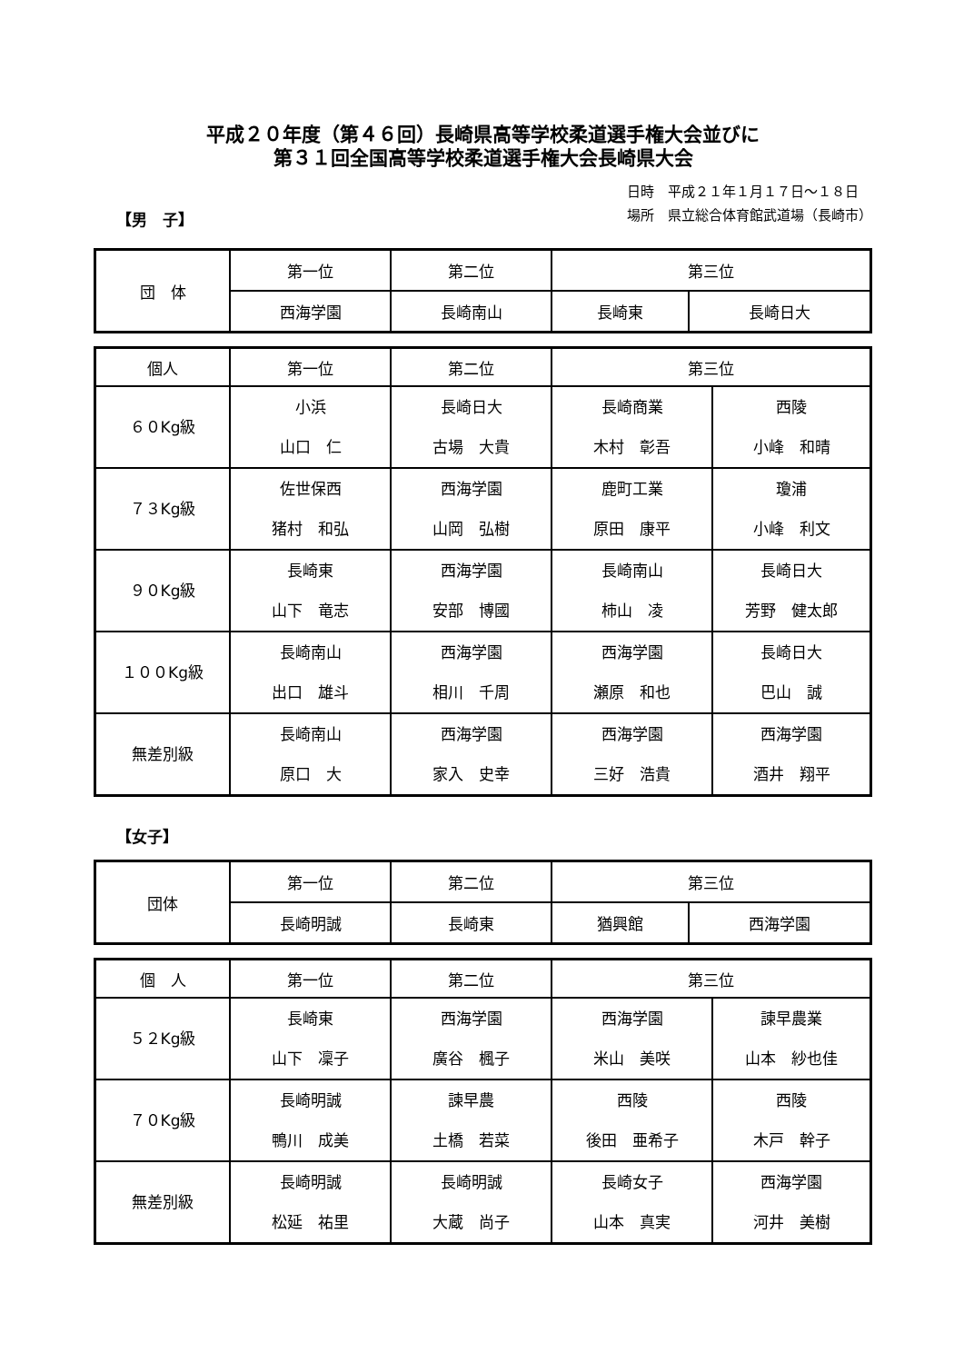平成２０年度（第４６回）長崎県高等学校柔道選手権大会並びに
第３１回全国高等学校柔道選手権大会長崎県大会
【男　子】
日時　平成２１年１月１７日～１８日
場所　県立総合体育館武道場（長崎市）
| 団 体 | 第一位 | 第二位 | 第三位 | |
| --- | --- | --- | --- | --- |
| | 西海学園 | 長崎南山 | 長崎東 | 長崎日大 |
| 個人 | 第一位 | 第二位 | 第三位 | |
| --- | --- | --- | --- | --- |
| ６０Kg級 | 小浜 山口 仁 | 長崎日大 古場 大貴 | 長崎商業 木村 彰吾 | 西陵 小峰 和晴 |
| ７３Kg級 | 佐世保西 猪村 和弘 | 西海学園 山岡 弘樹 | 鹿町工業 原田 康平 | 瓊浦 小峰 利文 |
| ９０Kg級 | 長崎東 山下 竜志 | 西海学園 安部 博國 | 長崎南山 柿山 凌 | 長崎日大 芳野 健太郎 |
| １００Kg級 | 長崎南山 出口 雄斗 | 西海学園 相川 千周 | 西海学園 瀬原 和也 | 長崎日大 巴山 誠 |
| 無差別級 | 長崎南山 原口 大 | 西海学園 家入 史幸 | 西海学園 三好 浩貴 | 西海学園 酒井 翔平 |
【女子】
| 団体 | 第一位 | 第二位 | 第三位 | |
| --- | --- | --- | --- | --- |
| | 長崎明誠 | 長崎東 | 猶興館 | 西海学園 |
| 個 人 | 第一位 | 第二位 | 第三位 | |
| --- | --- | --- | --- | --- |
| ５２Kg級 | 長崎東 山下 凜子 | 西海学園 廣谷 楓子 | 西海学園 米山 美咲 | 諫早農業 山本 紗也佳 |
| ７０Kg級 | 長崎明誠 鴨川 成美 | 諫早農 土橋 若菜 | 西陵 後田 亜希子 | 西陵 木戸 幹子 |
| 無差別級 | 長崎明誠 松延 祐里 | 長崎明誠 大蔵 尚子 | 長崎女子 山本 真実 | 西海学園 河井 美樹 |